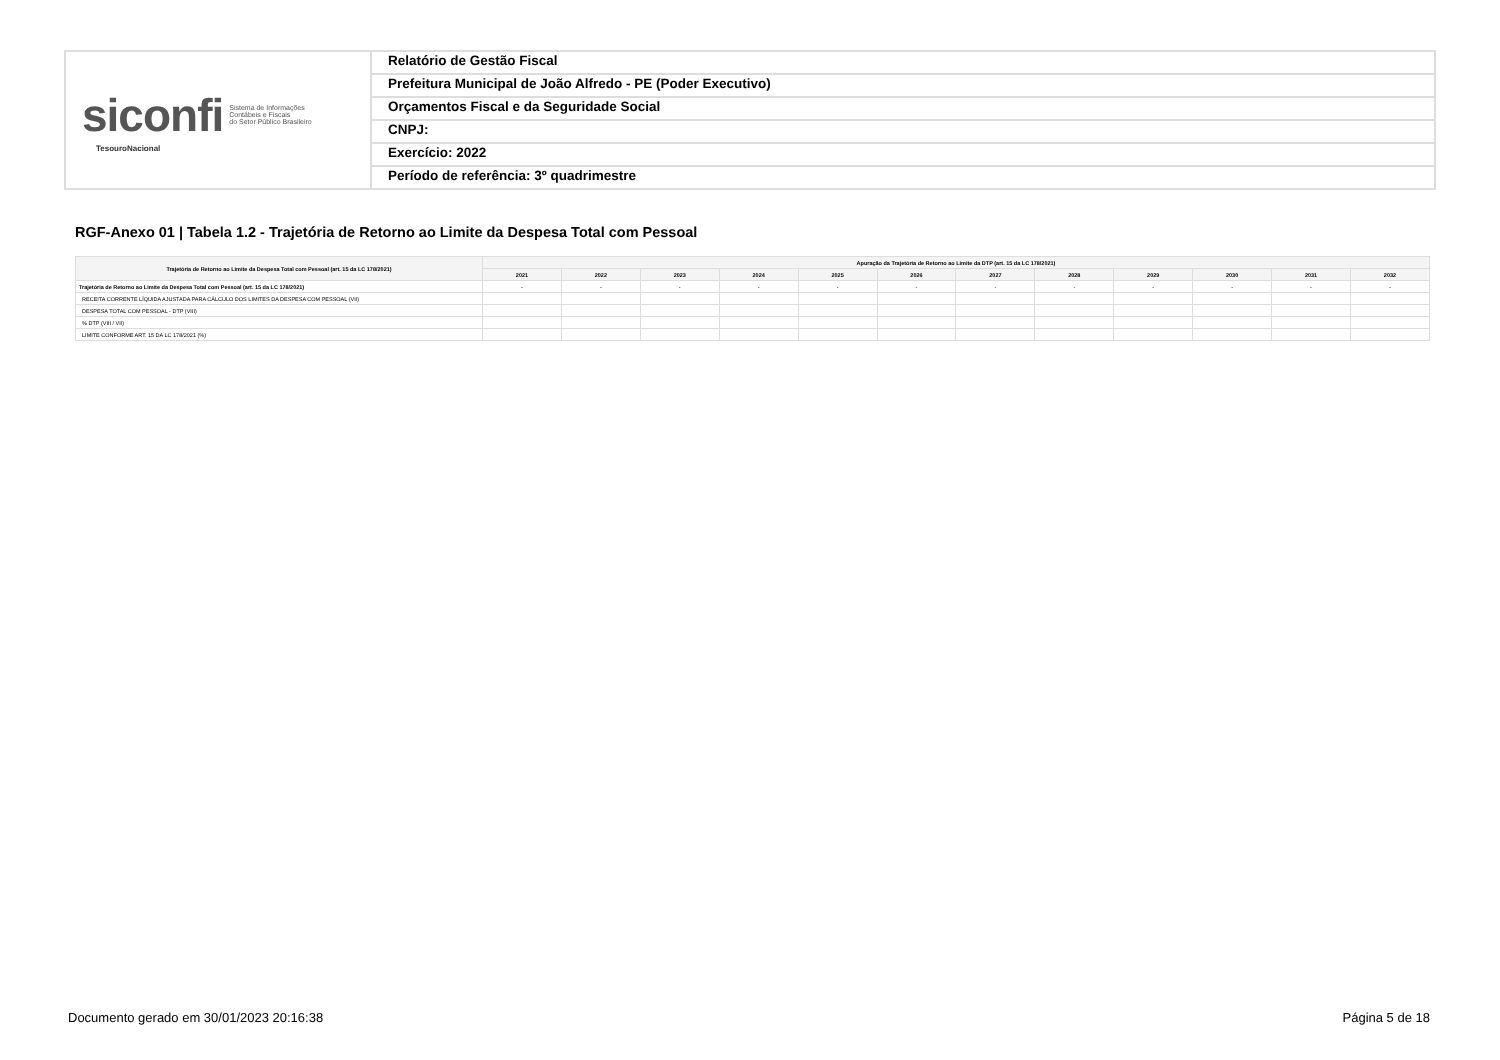siconfi Sistema de Informações
Contábeis e Fiscais
do Setor Público Brasileiro
TesouroNacional
Relatório de Gestão Fiscal
Prefeitura Municipal de João Alfredo - PE (Poder Executivo)
Orçamentos Fiscal e da Seguridade Social
CNPJ:
Exercício: 2022
Período de referência: 3º quadrimestre
RGF-Anexo 01 | Tabela 1.2 - Trajetória de Retorno ao Limite da Despesa Total com Pessoal
| Trajetória de Retorno ao Limite da Despesa Total com Pessoal (art. 15 da LC 178/2021) | Apuração da Trajetória de Retorno ao Limite da DTP (art. 15 da LC 178/2021) | | | | | | | | | | | |
| --- | --- | --- | --- | --- | --- | --- | --- | --- | --- | --- | --- | --- |
| | 2021 | 2022 | 2023 | 2024 | 2025 | 2026 | 2027 | 2028 | 2029 | 2030 | 2031 | 2032 |
| Trajetória de Retorno ao Limite da Despesa Total com Pessoal (art. 15 da LC 178/2021) | - | - | - | - | - | - | - | - | - | - | - | - |
| RECEITA CORRENTE LÍQUIDA AJUSTADA PARA CÁLCULO DOS LIMITES DA DESPESA COM PESSOAL (VII) | | | | | | | | | | | | |
| DESPESA TOTAL COM PESSOAL - DTP (VIII) | | | | | | | | | | | | |
| % DTP (VIII / VII) | | | | | | | | | | | | |
| LIMITE CONFORME ART. 15 DA LC 178/2021 (%) | | | | | | | | | | | | |
Documento gerado em 30/01/2023 20:16:38
Página 5 de 18